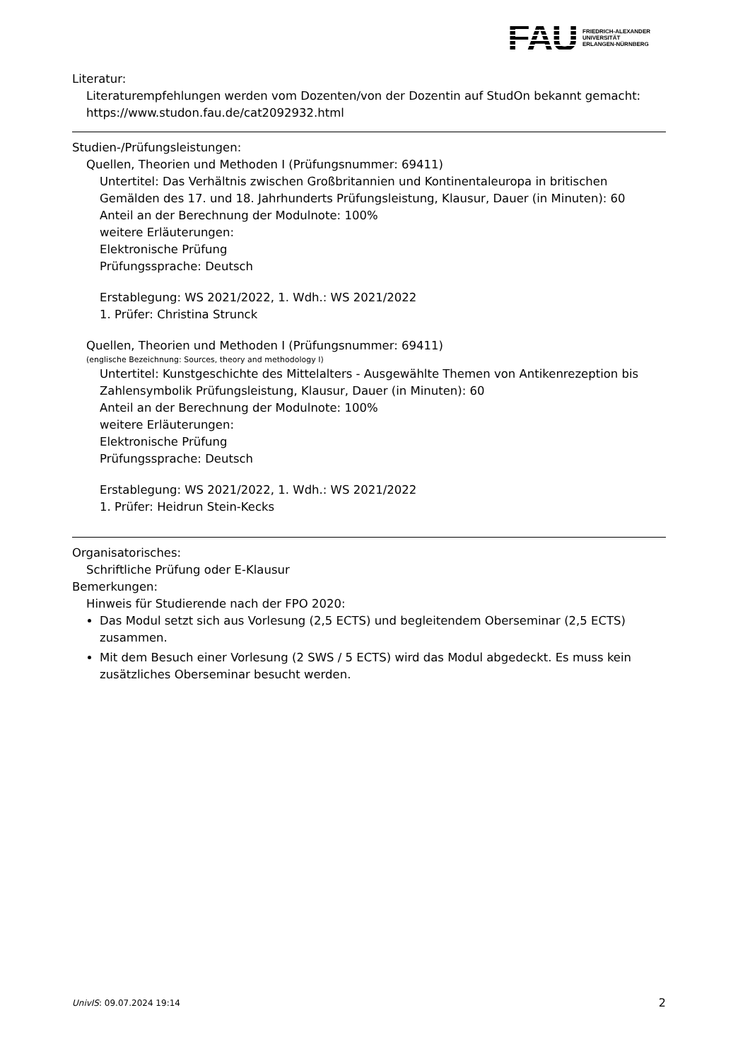FAU
FRIEDRICH-ALEXANDER
UNIVERSITÄT
ERLANGEN-NÜRNBERG
Literatur:
Literaturempfehlungen werden vom Dozenten/von der Dozentin auf StudOn bekannt gemacht: https://www.studon.fau.de/cat2092932.html
Studien-/Prüfungsleistungen:
Quellen, Theorien und Methoden I (Prüfungsnummer: 69411)
Untertitel: Das Verhältnis zwischen Großbritannien und Kontinentaleuropa in britischen Gemälden des 17. und 18. Jahrhunderts Prüfungsleistung, Klausur, Dauer (in Minuten): 60
Anteil an der Berechnung der Modulnote: 100%
weitere Erläuterungen:
Elektronische Prüfung
Prüfungssprache: Deutsch
Erstablegung: WS 2021/2022, 1. Wdh.: WS 2021/2022
1. Prüfer: Christina Strunck
Quellen, Theorien und Methoden I (Prüfungsnummer: 69411)
(englische Bezeichnung: Sources, theory and methodology I)
Untertitel: Kunstgeschichte des Mittelalters - Ausgewählte Themen von Antikenrezeption bis Zahlensymbolik Prüfungsleistung, Klausur, Dauer (in Minuten): 60
Anteil an der Berechnung der Modulnote: 100%
weitere Erläuterungen:
Elektronische Prüfung
Prüfungssprache: Deutsch
Erstablegung: WS 2021/2022, 1. Wdh.: WS 2021/2022
1. Prüfer: Heidrun Stein-Kecks
Organisatorisches:
Schriftliche Prüfung oder E-Klausur
Bemerkungen:
Hinweis für Studierende nach der FPO 2020:
Das Modul setzt sich aus Vorlesung (2,5 ECTS) und begleitendem Oberseminar (2,5 ECTS) zusammen.
Mit dem Besuch einer Vorlesung (2 SWS / 5 ECTS) wird das Modul abgedeckt. Es muss kein zusätzliches Oberseminar besucht werden.
UnivIS: 09.07.2024 19:14 2